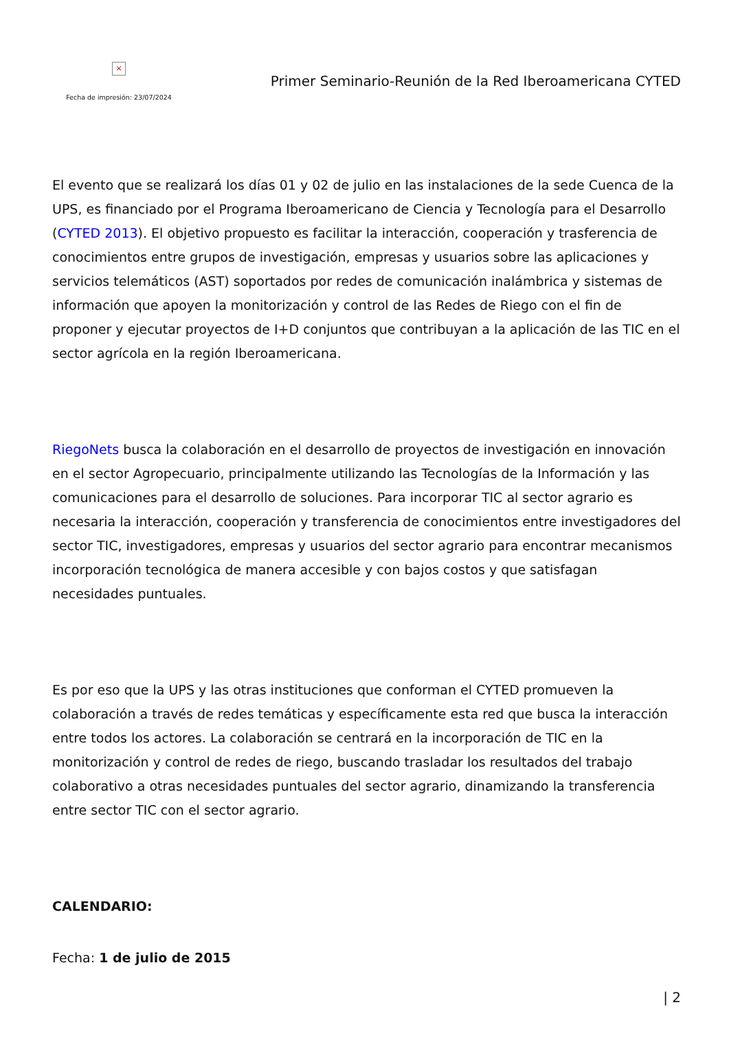×
Fecha de impresión: 23/07/2024
Primer Seminario-Reunión de la Red Iberoamericana CYTED
El evento que se realizará los días 01 y 02 de julio en las instalaciones de la sede Cuenca de la UPS, es financiado por el Programa Iberoamericano de Ciencia y Tecnología para el Desarrollo (CYTED 2013). El objetivo propuesto es facilitar la interacción, cooperación y trasferencia de conocimientos entre grupos de investigación, empresas y usuarios sobre las aplicaciones y servicios telemáticos (AST) soportados por redes de comunicación inalámbrica y sistemas de información que apoyen la monitorización y control de las Redes de Riego con el fin de proponer y ejecutar proyectos de I+D conjuntos que contribuyan a la aplicación de las TIC en el sector agrícola en la región Iberoamericana.
RiegoNets busca la colaboración en el desarrollo de proyectos de investigación en innovación en el sector Agropecuario, principalmente utilizando las Tecnologías de la Información y las comunicaciones para el desarrollo de soluciones. Para incorporar TIC al sector agrario es necesaria la interacción, cooperación y transferencia de conocimientos entre investigadores del sector TIC, investigadores, empresas y usuarios del sector agrario para encontrar mecanismos incorporación tecnológica de manera accesible y con bajos costos y que satisfagan necesidades puntuales.
Es por eso que la UPS y las otras instituciones que conforman el CYTED promueven la colaboración a través de redes temáticas y específicamente esta red que busca la interacción entre todos los actores. La colaboración se centrará en la incorporación de TIC en la monitorización y control de redes de riego, buscando trasladar los resultados del trabajo colaborativo a otras necesidades puntuales del sector agrario, dinamizando la transferencia entre sector TIC con el sector agrario.
CALENDARIO:
Fecha: 1 de julio de 2015
| 2